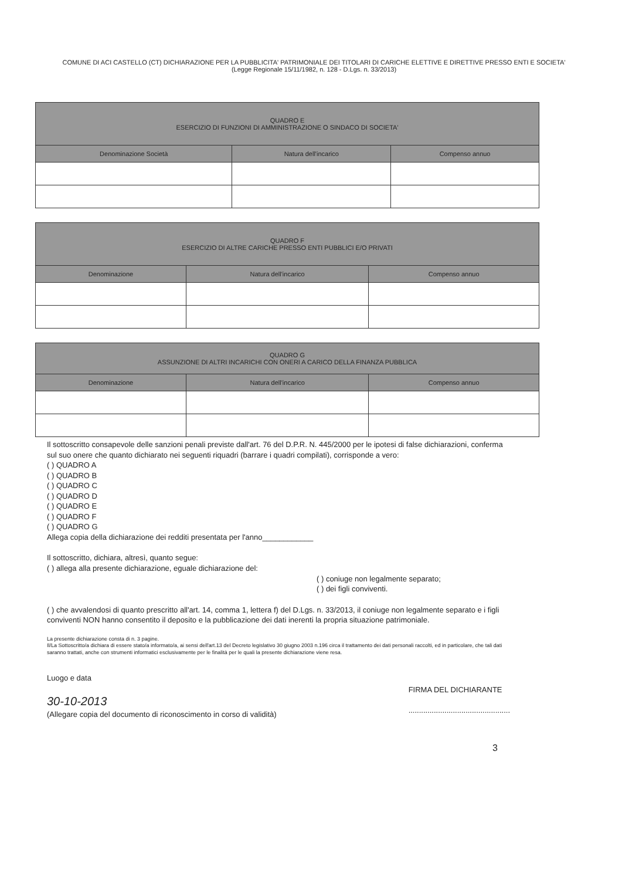COMUNE DI ACI CASTELLO (CT) DICHIARAZIONE PER LA PUBBLICITA' PATRIMONIALE DEI TITOLARI DI CARICHE ELETTIVE E DIRETTIVE PRESSO ENTI E SOCIETA' (Legge Regionale 15/11/1982, n. 128 - D.Lgs. n. 33/2013)
| QUADRO E ESERCIZIO DI FUNZIONI DI AMMINISTRAZIONE O SINDACO DI SOCIETA' | | |
| --- | --- | --- |
| Denominazione Società | Natura dell'incarico | Compenso annuo |
| QUADRO F ESERCIZIO DI ALTRE CARICHE PRESSO ENTI PUBBLICI E/O PRIVATI | | |
| --- | --- | --- |
| Denominazione | Natura dell'incarico | Compenso annuo |
| QUADRO G ASSUNZIONE DI ALTRI INCARICHI CON ONERI A CARICO DELLA FINANZA PUBBLICA | | |
| --- | --- | --- |
| Denominazione | Natura dell'incarico | Compenso annuo |
Il sottoscritto consapevole delle sanzioni penali previste dall'art. 76 del D.P.R. N. 445/2000 per le ipotesi di false dichiarazioni, conferma sul suo onere che quanto dichiarato nei seguenti riquadri (barrare i quadri compilati), corrisponde a vero:
( ) QUADRO A
( ) QUADRO B
( ) QUADRO C
( ) QUADRO D
( ) QUADRO E
( ) QUADRO F
( ) QUADRO G
Allega copia della dichiarazione dei redditi presentata per l'anno____________
Il sottoscritto, dichiara, altresì, quanto segue:
( ) allega alla presente dichiarazione, eguale dichiarazione del:
( ) coniuge non legalmente separato;
( ) dei figli conviventi.
( ) che avvalendosi di quanto prescritto all'art. 14, comma 1, lettera f) del D.Lgs. n. 33/2013, il coniuge non legalmente separato e i figli conviventi NON hanno consentito il deposito e la pubblicazione dei dati inerenti la propria situazione patrimoniale.
La presente dichiarazione consta di n. 3 pagine.
Il/La Sottoscritto/a dichiara di essere stato/a informato/a, ai sensi dell'art.13 del Decreto legislativo 30 giugno 2003 n.196 circa il trattamento dei dati personali raccolti, ed in particolare, che tali dati saranno trattati, anche con strumenti informatici esclusivamente per le finalità per le quali la presente dichiarazione viene resa.
Luogo e data
30-10-2013
(Allegare copia del documento di riconoscimento in corso di validità)
FIRMA DEL DICHIARANTE
................................................
3